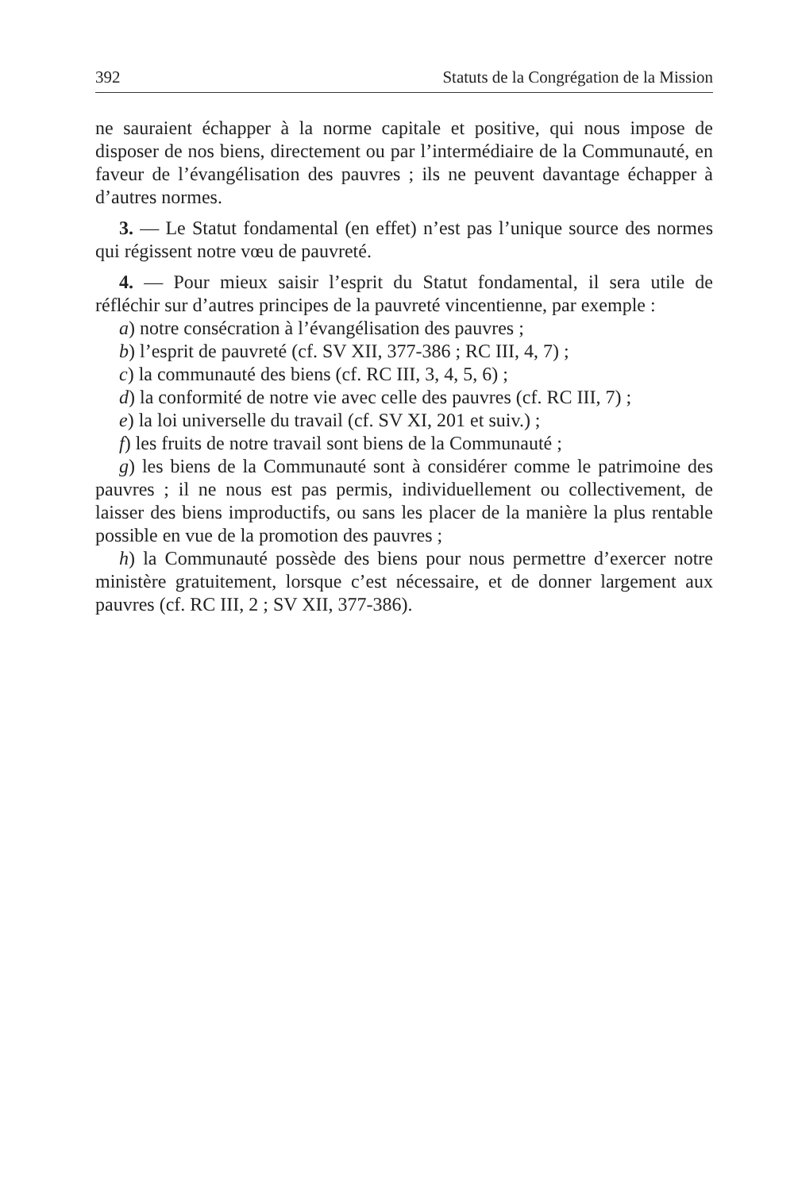392 Statuts de la Congrégation de la Mission
ne sauraient échapper à la norme capitale et positive, qui nous impose de disposer de nos biens, directement ou par l’intermédiaire de la Communauté, en faveur de l’évangélisation des pauvres ; ils ne peuvent davantage échapper à d’autres normes.
3. — Le Statut fondamental (en effet) n’est pas l’unique source des normes qui régissent notre vœu de pauvreté.
4. — Pour mieux saisir l’esprit du Statut fondamental, il sera utile de réfléchir sur d’autres principes de la pauvreté vincentienne, par exemple :
a) notre consécration à l’évangélisation des pauvres ;
b) l’esprit de pauvreté (cf. SV XII, 377-386 ; RC III, 4, 7) ;
c) la communauté des biens (cf. RC III, 3, 4, 5, 6) ;
d) la conformité de notre vie avec celle des pauvres (cf. RC III, 7) ;
e) la loi universelle du travail (cf. SV XI, 201 et suiv.) ;
f) les fruits de notre travail sont biens de la Communauté ;
g) les biens de la Communauté sont à considérer comme le patrimoine des pauvres ; il ne nous est pas permis, individuellement ou collectivement, de laisser des biens improductifs, ou sans les placer de la manière la plus rentable possible en vue de la promotion des pauvres ;
h) la Communauté possède des biens pour nous permettre d’exercer notre ministère gratuitement, lorsque c’est nécessaire, et de donner largement aux pauvres (cf. RC III, 2 ; SV XII, 377-386).